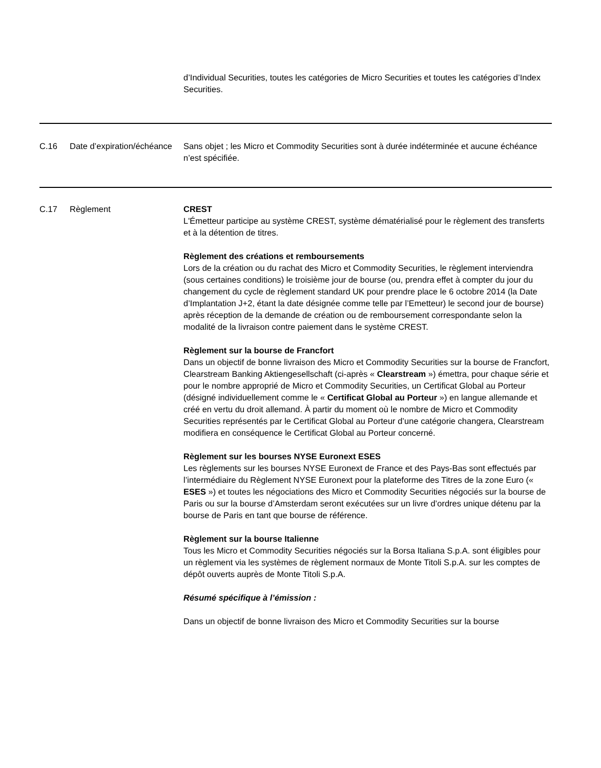| | | d’Individual Securities, toutes les catégories de Micro Securities et toutes les catégories d’Index Securities. |
| C.16 | Date d’expiration/échéance | Sans objet ; les Micro et Commodity Securities sont à durée indéterminée et aucune échéance n’est spécifiée. |
| C.17 | Règlement | CREST L'Émetteur participe au système CREST, système dématérialisé pour le règlement des transferts et à la détention de titres. Règlement des créations et remboursements Lors de la création ou du rachat des Micro et Commodity Securities, le règlement interviendra (sous certaines conditions) le troisième jour de bourse (ou, prendra effet à compter du jour du changement du cycle de règlement standard UK pour prendre place le 6 octobre 2014 (la Date d’Implantation J+2, étant la date désignée comme telle par l’Emetteur) le second jour de bourse) après réception de la demande de création ou de remboursement correspondante selon la modalité de la livraison contre paiement dans le système CREST. Règlement sur la bourse de Francfort Dans un objectif de bonne livraison des Micro et Commodity Securities sur la bourse de Francfort, Clearstream Banking Aktiengesellschaft (ci-après « Clearstream ») émettra, pour chaque série et pour le nombre approprié de Micro et Commodity Securities, un Certificat Global au Porteur (désigné individuellement comme le « Certificat Global au Porteur ») en langue allemande et créé en vertu du droit allemand. À partir du moment où le nombre de Micro et Commodity Securities représentés par le Certificat Global au Porteur d’une catégorie changera, Clearstream modifiera en conséquence le Certificat Global au Porteur concerné. Règlement sur les bourses NYSE Euronext ESES Les règlements sur les bourses NYSE Euronext de France et des Pays-Bas sont effectués par l’intermédiaire du Règlement NYSE Euronext pour la plateforme des Titres de la zone Euro (« ESES ») et toutes les négociations des Micro et Commodity Securities négociés sur la bourse de Paris ou sur la bourse d’Amsterdam seront exécutées sur un livre d’ordres unique détenu par la bourse de Paris en tant que bourse de référence. Règlement sur la bourse Italienne Tous les Micro et Commodity Securities négociés sur la Borsa Italiana S.p.A. sont éligibles pour un règlement via les systèmes de règlement normaux de Monte Titoli S.p.A. sur les comptes de dépôt ouverts auprès de Monte Titoli S.p.A. Résumé spécifique à l’émission : Dans un objectif de bonne livraison des Micro et Commodity Securities sur la bourse |